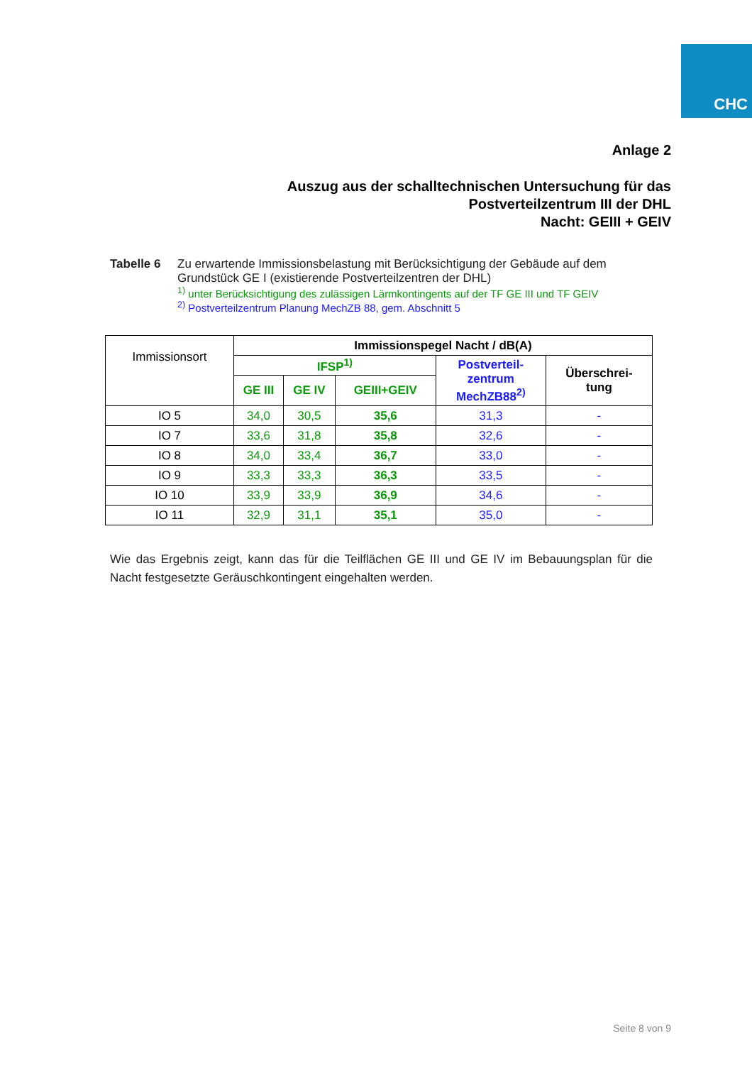CHC
Anlage 2
Auszug aus der schalltechnischen Untersuchung für das
Postverteilzentrum III der DHL
Nacht: GEIII + GEIV
Tabelle 6 Zu erwartende Immissionsbelastung mit Berücksichtigung der Gebäude auf dem
Grundstück GE I (existierende Postverteilzentren der DHL)
<sup>1)</sup> unter Berücksichtigung des zulässigen Lärmkontingents auf der TF GE III und TF GEIV
<sup>2)</sup> Postverteilzentrum Planung MechZB 88, gem. Abschnitt 5
| Immissionsort | Immissionspegel Nacht / dB(A) | | | | |
| | IFSP<sup>1)</sup> | | | Postverteil- zentrum MechZB88<sup>2)</sup> | Überschrei- tung |
| | GE III | GE IV | GEIII+GEIV | | |
| IO 5 | 34,0 | 30,5 | 35,6 | 31,3 | - |
| IO 7 | 33,6 | 31,8 | 35,8 | 32,6 | - |
| IO 8 | 34,0 | 33,4 | 36,7 | 33,0 | - |
| IO 9 | 33,3 | 33,3 | 36,3 | 33,5 | - |
| IO 10 | 33,9 | 33,9 | 36,9 | 34,6 | - |
| IO 11 | 32,9 | 31,1 | 35,1 | 35,0 | - |
Wie das Ergebnis zeigt, kann das für die Teilflächen GE III und GE IV im Bebauungsplan für die Nacht festgesetzte Geräuschkontingent eingehalten werden.
Seite 8 von 9